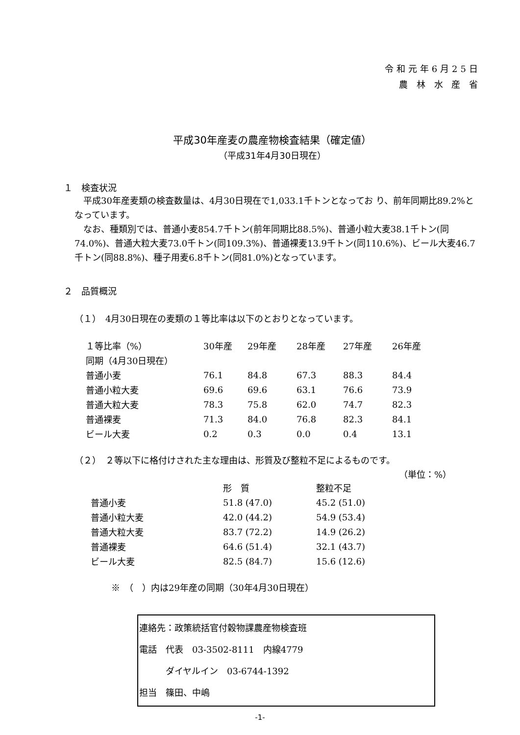令和元年6月25日
農 林 水 産 省
平成30年産麦の農産物検査結果（確定値）
（平成31年4月30日現在）
１　検査状況
　平成30年産麦類の検査数量は、4月30日現在で1,033.1千トンとなってお り、前年同期比89.2%となっています。
　なお、種類別では、普通小麦854.7千トン(前年同期比88.5%)、普通小粒大麦38.1千トン(同74.0%)、普通大粒大麦73.0千トン(同109.3%)、普通裸麦13.9千トン(同110.6%)、ビール大麦46.7千トン(同88.8%)、種子用麦6.8千トン(同81.0%)となっています。
２　品質概況
（１）　4月30日現在の麦類の１等比率は以下のとおりとなっています。
| １等比率（%） | 30年産 | 29年産 | 28年産 | 27年産 | 26年産 |
| 同期（4月30日現在） | | | | | |
| 普通小麦 | 76.1 | 84.8 | 67.3 | 88.3 | 84.4 |
| 普通小粒大麦 | 69.6 | 69.6 | 63.1 | 76.6 | 73.9 |
| 普通大粒大麦 | 78.3 | 75.8 | 62.0 | 74.7 | 82.3 |
| 普通裸麦 | 71.3 | 84.0 | 76.8 | 82.3 | 84.1 |
| ビール大麦 | 0.2 | 0.3 | 0.0 | 0.4 | 13.1 |
（２）　２等以下に格付けされた主な理由は、形質及び整粒不足によるものです。
（単位：%）
| | 形 質 | | 整粒不足 |
| 普通小麦 | 51.8 (47.0) | | 45.2 (51.0) |
| 普通小粒大麦 | 42.0 (44.2) | | 54.9 (53.4) |
| 普通大粒大麦 | 83.7 (72.2) | | 14.9 (26.2) |
| 普通裸麦 | 64.6 (51.4) | | 32.1 (43.7) |
| ビール大麦 | 82.5 (84.7) | | 15.6 (12.6) |
※　（　）内は29年産の同期（30年4月30日現在）
連絡先：政策統括官付穀物課農産物検査班
電話　代表　03-3502-8111　内線4779
　　　ダイヤルイン　03-6744-1392
担当　篠田、中嶋
-1-